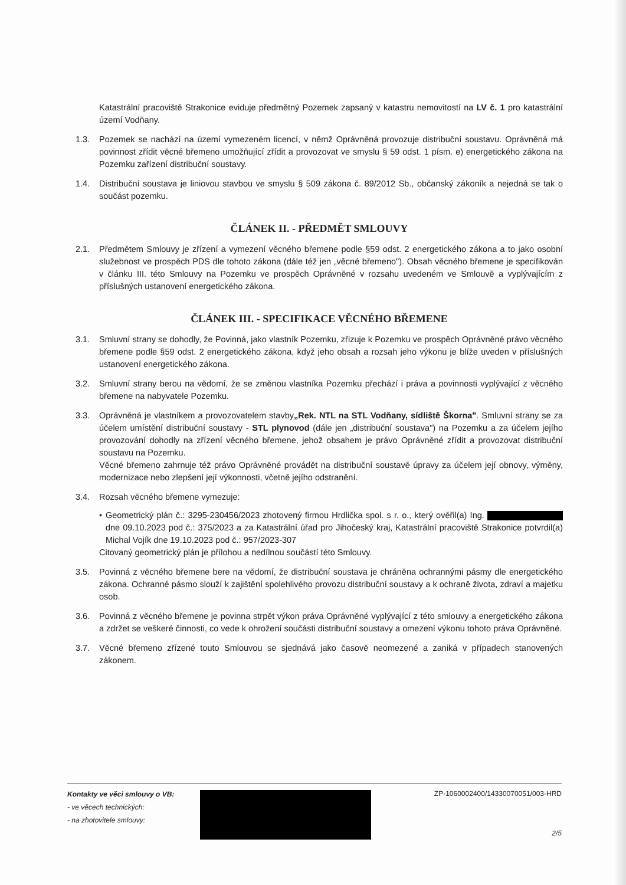Katastrální pracoviště Strakonice eviduje předmětný Pozemek zapsaný v katastru nemovitostí na LV č. 1 pro katastrální území Vodňany.
1.3. Pozemek se nachází na území vymezeném licencí, v němž Oprávněná provozuje distribuční soustavu. Oprávněná má povinnost zřídit věcné břemeno umožňující zřídit a provozovat ve smyslu § 59 odst. 1 písm. e) energetického zákona na Pozemku zařízení distribuční soustavy.
1.4. Distribuční soustava je liniovou stavbou ve smyslu § 509 zákona č. 89/2012 Sb., občanský zákoník a nejedná se tak o součást pozemku.
ČLÁNEK II. - PŘEDMĚT SMLOUVY
2.1. Předmětem Smlouvy je zřízení a vymezení věcného břemene podle §59 odst. 2 energetického zákona a to jako osobní služebnost ve prospěch PDS dle tohoto zákona (dále též jen „věcné břemeno"). Obsah věcného břemene je specifikován v článku III. této Smlouvy na Pozemku ve prospěch Oprávněné v rozsahu uvedeném ve Smlouvě a vyplývajícím z příslušných ustanovení energetického zákona.
ČLÁNEK III. - SPECIFIKACE VĚCNÉHO BŘEMENE
3.1. Smluvní strany se dohodly, že Povinná, jako vlastník Pozemku, zřizuje k Pozemku ve prospěch Oprávněné právo věcného břemene podle §59 odst. 2 energetického zákona, když jeho obsah a rozsah jeho výkonu je blíže uveden v příslušných ustanovení energetického zákona.
3.2. Smluvní strany berou na vědomí, že se změnou vlastníka Pozemku přechází i práva a povinnosti vyplývající z věcného břemene na nabyvatele Pozemku.
3.3. Oprávněná je vlastníkem a provozovatelem stavby„Rek. NTL na STL Vodňany, sídliště Škorna". Smluvní strany se za účelem umístění distribuční soustavy - STL plynovod (dále jen „distribuční soustava") na Pozemku a za účelem jejího provozování dohodly na zřízení věcného břemene, jehož obsahem je právo Oprávněné zřídit a provozovat distribuční soustavu na Pozemku.
Věcné břemeno zahrnuje též právo Oprávněné provádět na distribuční soustavě úpravy za účelem její obnovy, výměny, modernizace nebo zlepšení její výkonnosti, včetně jejího odstranění.
3.4. Rozsah věcného břemene vymezuje:
• Geometrický plán č.: 3295-230456/2023 zhotovený firmou Hrdlička spol. s r. o., který ověřil(a) Ing. dne 09.10.2023 pod č.: 375/2023 a za Katastrální úřad pro Jihočeský kraj, Katastrální pracoviště Strakonice potvrdil(a) Michal Vojík dne 19.10.2023 pod č.: 957/2023-307
Citovaný geometrický plán je přílohou a nedílnou součástí této Smlouvy.
3.5. Povinná z věcného břemene bere na vědomí, že distribuční soustava je chráněna ochrannými pásmy dle energetického zákona. Ochranné pásmo slouží k zajištění spolehlivého provozu distribuční soustavy a k ochraně života, zdraví a majetku osob.
3.6. Povinná z věcného břemene je povinna strpět výkon práva Oprávněné vyplývající z této smlouvy a energetického zákona a zdržet se veškeré činnosti, co vede k ohrožení součásti distribuční soustavy a omezení výkonu tohoto práva Oprávněné.
3.7. Věcné břemeno zřízené touto Smlouvou se sjednává jako časově neomezené a zaniká v případech stanovených zákonem.
Kontakty ve věci smlouvy o VB:
- ve věcech technických:
- na zhotovitele smlouvy:
ZP-1060002400/14330070051/003-HRD
2/5